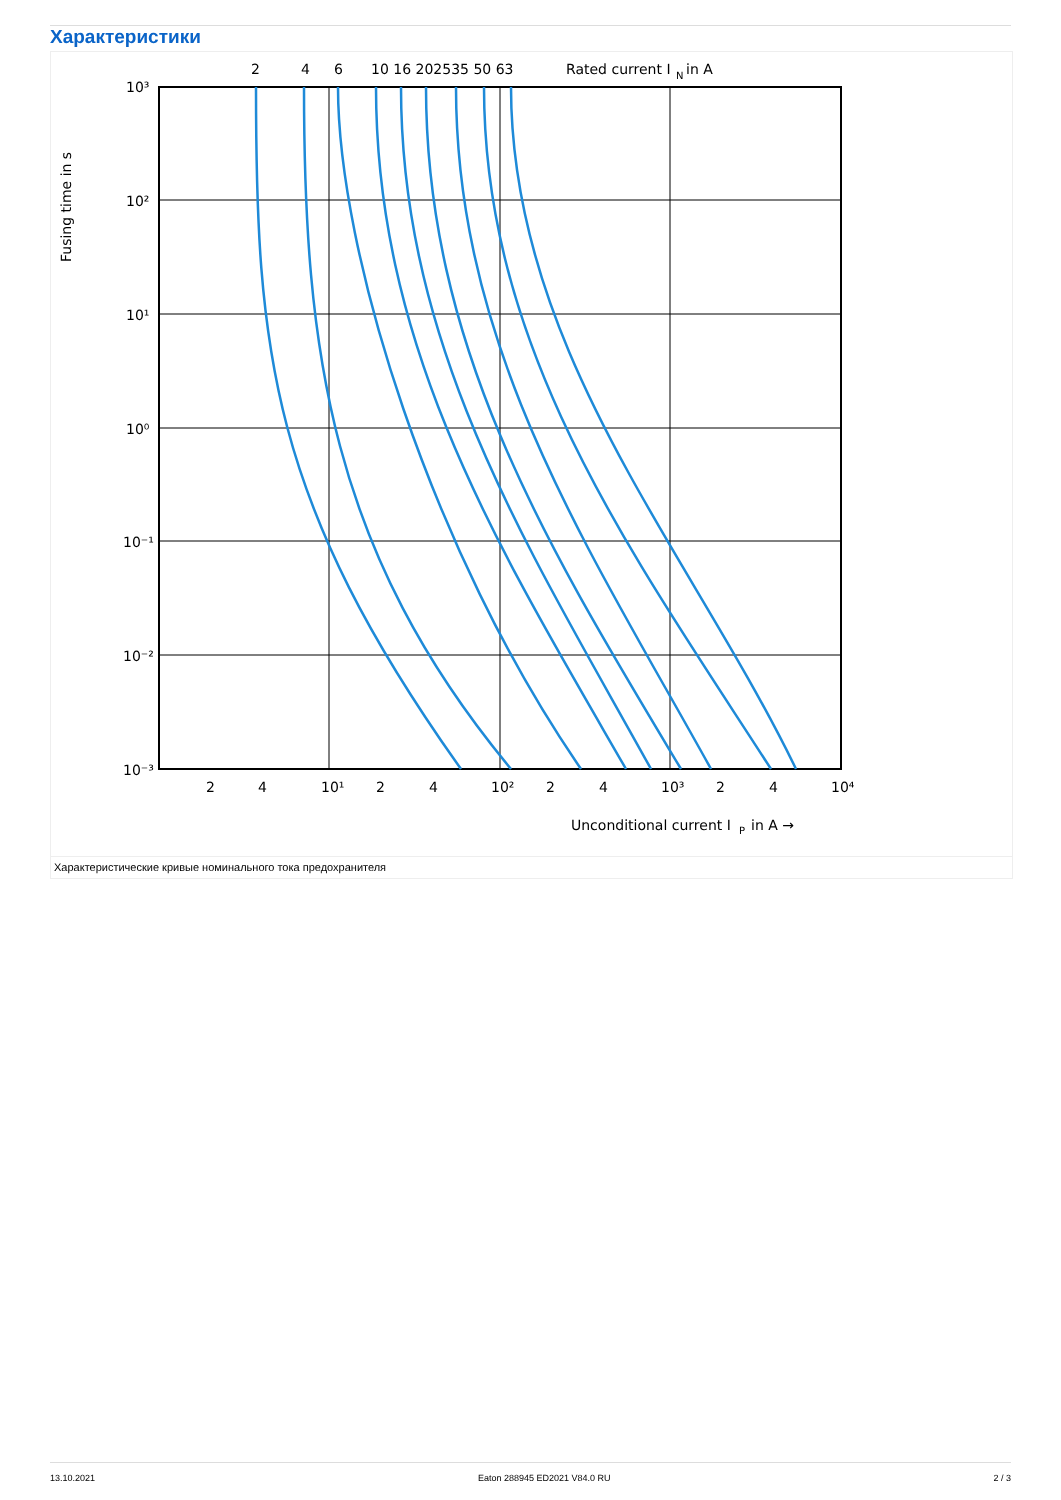Характеристики
2
4
6
10 16 202535 50 63
Rated current I
N
in A
Fusing time in s
10³
10²
10¹
10⁰
10⁻¹
10⁻²
10⁻³
2
4
10¹
2
4
10²
2
4
10³
2
4
10⁴
Unconditional current I
P
in A →
Характеристические кривые номинального тока предохранителя
13.10.2021 Eaton 288945 ED2021 V84.0 RU 2 / 3